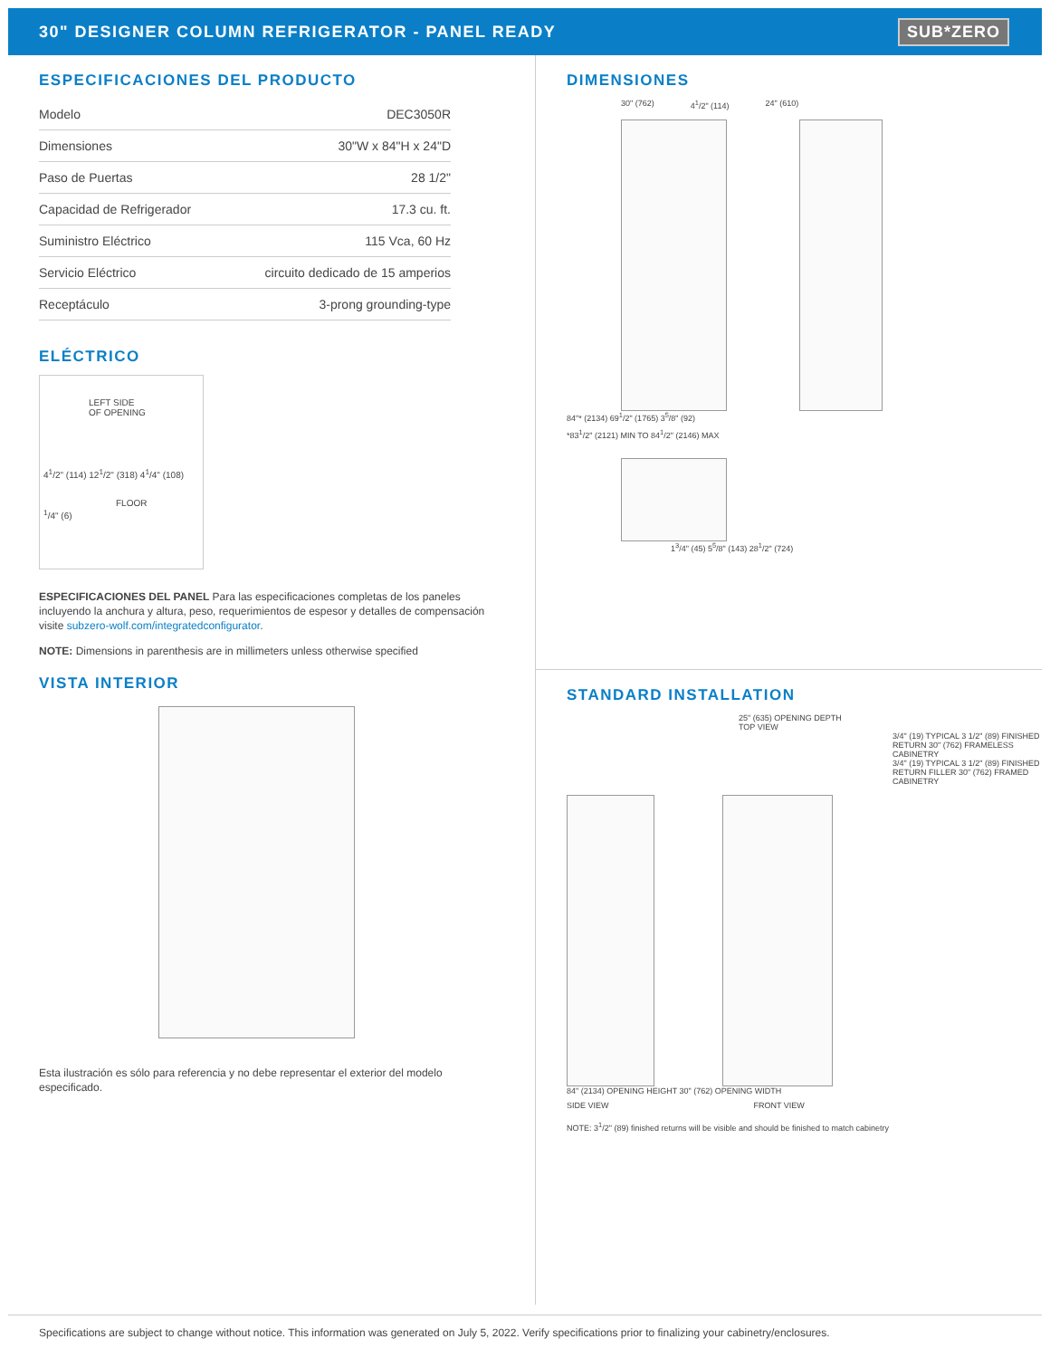30" DESIGNER COLUMN REFRIGERATOR - PANEL READY
SUB*ZERO
ESPECIFICACIONES DEL PRODUCTO
| Modelo | DEC3050R |
| Dimensiones | 30"W x 84"H x 24"D |
| Paso de Puertas | 28 1/2" |
| Capacidad de Refrigerador | 17.3 cu. ft. |
| Suministro Eléctrico | 115 Vca, 60 Hz |
| Servicio Eléctrico | circuito dedicado de 15 amperios |
| Receptáculo | 3-prong grounding-type |
ELÉCTRICO
LEFT SIDE
OF OPENING
4<sup>1</sup>/2" (114) 12<sup>1</sup>/2" (318) 4<sup>1</sup>/4" (108)
FLOOR
<sup>1</sup>/4" (6)
ESPECIFICACIONES DEL PANEL Para las especificaciones completas de los paneles incluyendo la anchura y altura, peso, requerimientos de espesor y detalles de compensación visite subzero-wolf.com/integratedconfigurator.
NOTE: Dimensions in parenthesis are in millimeters unless otherwise specified
VISTA INTERIOR
Esta ilustración es sólo para referencia y no debe representar el exterior del modelo especificado.
DIMENSIONES
30" (762) 4<sup>1</sup>/2" (114) 24" (610)
84"* (2134) 69<sup>1</sup>/2" (1765) 3<sup>5</sup>/8" (92)
*83<sup>1</sup>/2" (2121) MIN TO 84<sup>1</sup>/2" (2146) MAX
1<sup>3</sup>/4" (45) 5<sup>5</sup>/8" (143) 28<sup>1</sup>/2" (724)
STANDARD INSTALLATION
25" (635) OPENING DEPTH
TOP VIEW
3/4" (19) TYPICAL 3 1/2" (89) FINISHED RETURN 30" (762) FRAMELESS CABINETRY
3/4" (19) TYPICAL 3 1/2" (89) FINISHED RETURN FILLER 30" (762) FRAMED CABINETRY
84" (2134) OPENING HEIGHT 30" (762) OPENING WIDTH
SIDE VIEW FRONT VIEW
NOTE: 3<sup>1</sup>/2" (89) finished returns will be visible and should be finished to match cabinetry
Specifications are subject to change without notice. This information was generated on July 5, 2022. Verify specifications prior to finalizing your cabinetry/enclosures.